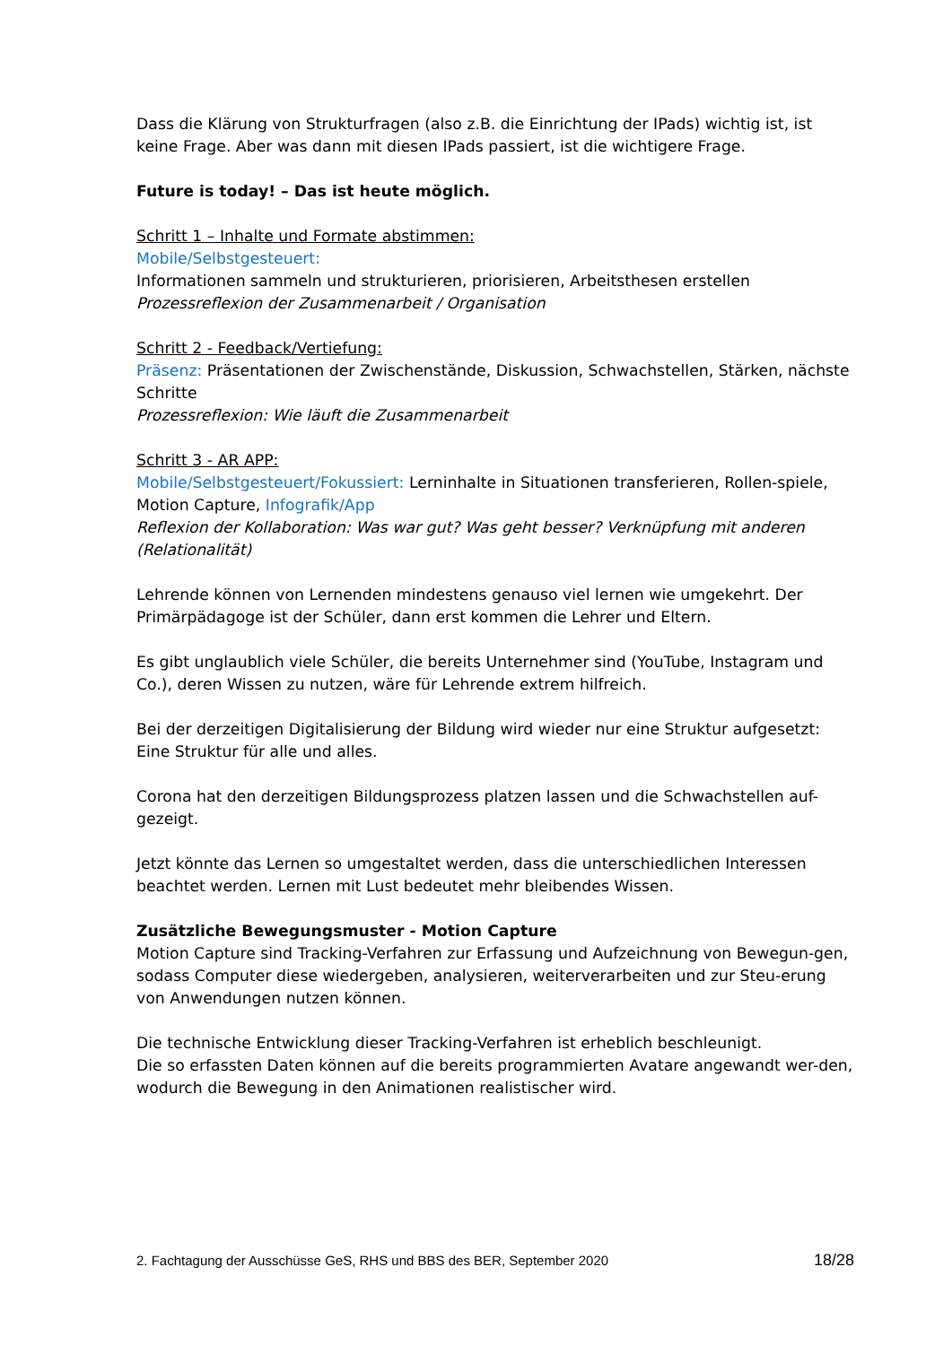Dass die Klärung von Strukturfragen (also z.B. die Einrichtung der IPads) wichtig ist, ist keine Frage. Aber was dann mit diesen IPads passiert, ist die wichtigere Frage.
Future is today! – Das ist heute möglich.
Schritt 1 – Inhalte und Formate abstimmen:
Mobile/Selbstgesteuert:
Informationen sammeln und strukturieren, priorisieren, Arbeitsthesen erstellen
Prozessreflexion der Zusammenarbeit / Organisation
Schritt 2 - Feedback/Vertiefung:
Präsenz: Präsentationen der Zwischenstände, Diskussion, Schwachstellen, Stärken, nächste Schritte
Prozessreflexion: Wie läuft die Zusammenarbeit
Schritt 3 - AR APP:
Mobile/Selbstgesteuert/Fokussiert: Lerninhalte in Situationen transferieren, Rollen-spiele, Motion Capture, Infografik/App
Reflexion der Kollaboration: Was war gut? Was geht besser? Verknüpfung mit anderen (Relationalität)
Lehrende können von Lernenden mindestens genauso viel lernen wie umgekehrt. Der Primärpädagoge ist der Schüler, dann erst kommen die Lehrer und Eltern.
Es gibt unglaublich viele Schüler, die bereits Unternehmer sind (YouTube, Instagram und Co.), deren Wissen zu nutzen, wäre für Lehrende extrem hilfreich.
Bei der derzeitigen Digitalisierung der Bildung wird wieder nur eine Struktur aufgesetzt: Eine Struktur für alle und alles.
Corona hat den derzeitigen Bildungsprozess platzen lassen und die Schwachstellen auf-gezeigt.
Jetzt könnte das Lernen so umgestaltet werden, dass die unterschiedlichen Interessen beachtet werden. Lernen mit Lust bedeutet mehr bleibendes Wissen.
Zusätzliche Bewegungsmuster - Motion Capture
Motion Capture sind Tracking-Verfahren zur Erfassung und Aufzeichnung von Bewegun-gen, sodass Computer diese wiedergeben, analysieren, weiterverarbeiten und zur Steu-erung von Anwendungen nutzen können.
Die technische Entwicklung dieser Tracking-Verfahren ist erheblich beschleunigt.
Die so erfassten Daten können auf die bereits programmierten Avatare angewandt wer-den, wodurch die Bewegung in den Animationen realistischer wird.
2. Fachtagung der Ausschüsse GeS, RHS und BBS des BER, September 2020 18/28